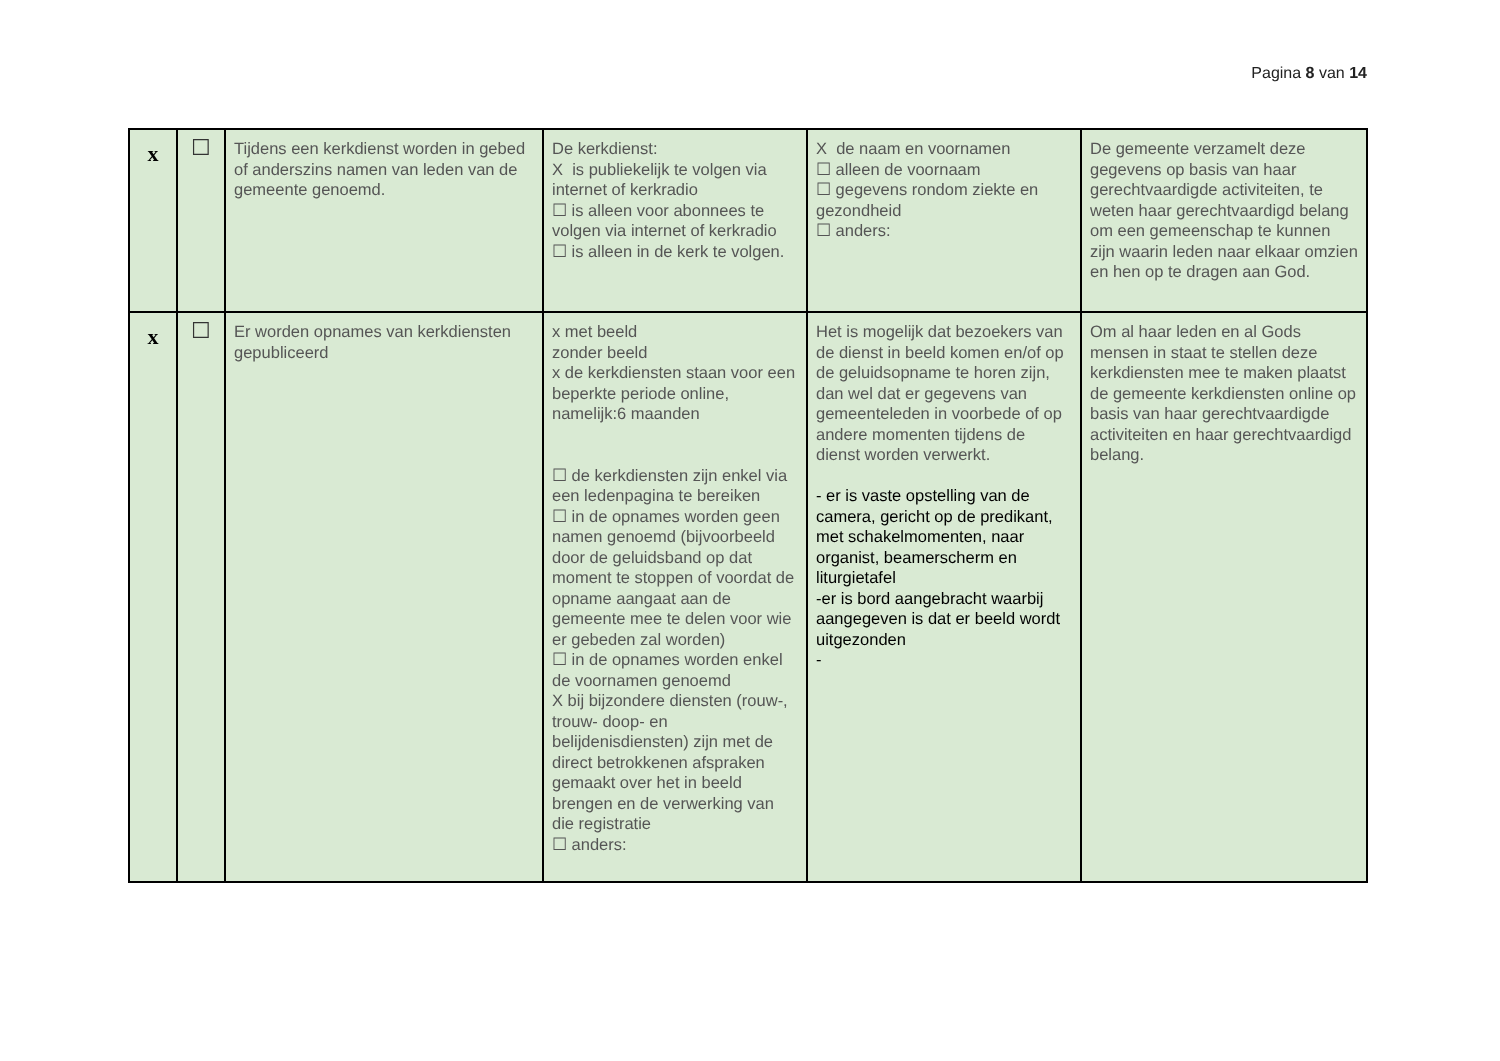Pagina 8 van 14
| x | ☐ | Tijdens een kerkdienst worden in gebed of anderszins namen van leden van de gemeente genoemd. | De kerkdienst: X is publiekelijk te volgen via internet of kerkradio ☐ is alleen voor abonnees te volgen via internet of kerkradio ☐ is alleen in de kerk te volgen. | X de naam en voornamen ☐ alleen de voornaam ☐ gegevens rondom ziekte en gezondheid ☐ anders: | De gemeente verzamelt deze gegevens op basis van haar gerechtvaardigde activiteiten, te weten haar gerechtvaardigd belang om een gemeenschap te kunnen zijn waarin leden naar elkaar omzien en hen op te dragen aan God. |
| x | ☐ | Er worden opnames van kerkdiensten gepubliceerd | x met beeld zonder beeld x de kerkdiensten staan voor een beperkte periode online, namelijk:6 maanden ☐ de kerkdiensten zijn enkel via een ledenpagina te bereiken ☐ in de opnames worden geen namen genoemd (bijvoorbeeld door de geluidsband op dat moment te stoppen of voordat de opname aangaat aan de gemeente mee te delen voor wie er gebeden zal worden) ☐ in de opnames worden enkel de voornamen genoemd X bij bijzondere diensten (rouw-, trouw- doop- en belijdenisdiensten) zijn met de direct betrokkenen afspraken gemaakt over het in beeld brengen en de verwerking van die registratie ☐ anders: | Het is mogelijk dat bezoekers van de dienst in beeld komen en/of op de geluidsopname te horen zijn, dan wel dat er gegevens van gemeenteleden in voorbede of op andere momenten tijdens de dienst worden verwerkt. - er is vaste opstelling van de camera, gericht op de predikant, met schakelmomenten, naar organist, beamerscherm en liturgietafel -er is bord aangebracht waarbij aangegeven is dat er beeld wordt uitgezonden - | Om al haar leden en al Gods mensen in staat te stellen deze kerkdiensten mee te maken plaatst de gemeente kerkdiensten online op basis van haar gerechtvaardigde activiteiten en haar gerechtvaardigd belang. |